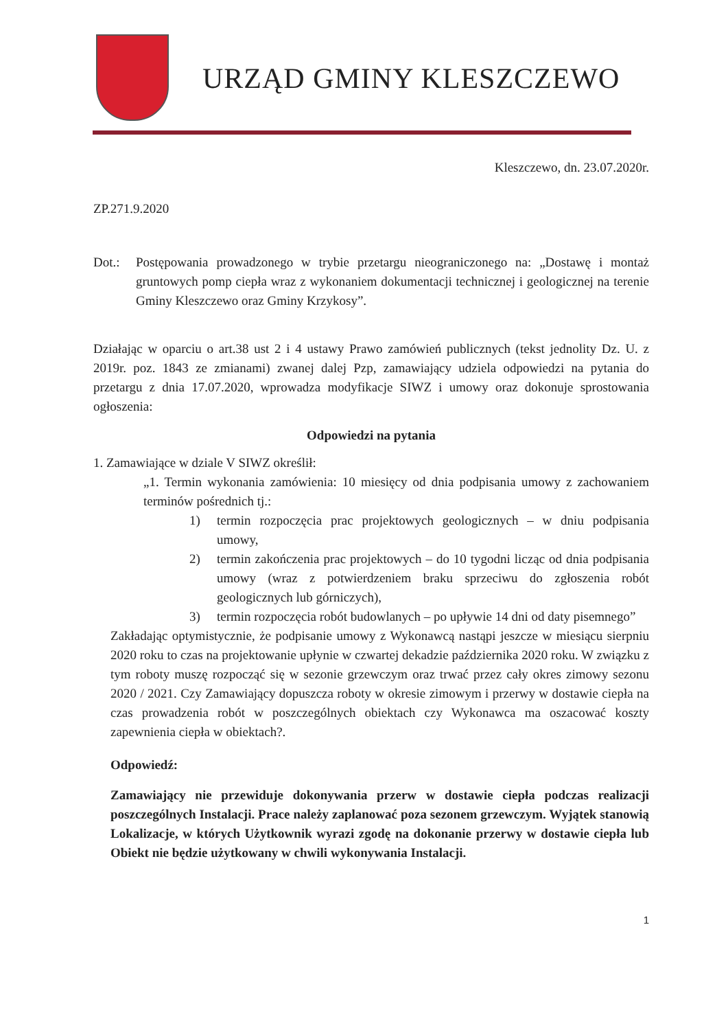URZĄD GMINY KLESZCZEWO
Kleszczewo, dn. 23.07.2020r.
ZP.271.9.2020
Dot.: Postępowania prowadzonego w trybie przetargu nieograniczonego na: „Dostawę i montaż gruntowych pomp ciepła wraz z wykonaniem dokumentacji technicznej i geologicznej na terenie Gminy Kleszczewo oraz Gminy Krzykosy”.
Działając w oparciu o art.38 ust 2 i 4 ustawy Prawo zamówień publicznych (tekst jednolity Dz. U. z 2019r. poz. 1843 ze zmianami) zwanej dalej Pzp, zamawiający udziela odpowiedzi na pytania do przetargu z dnia 17.07.2020, wprowadza modyfikacje SIWZ i umowy oraz dokonuje sprostowania ogłoszenia:
Odpowiedzi na pytania
1. Zamawiające w dziale V SIWZ określił:
„1. Termin wykonania zamówienia: 10 miesięcy od dnia podpisania umowy z zachowaniem terminów pośrednich tj.:
1) termin rozpoczęcia prac projektowych geologicznych – w dniu podpisania umowy,
2) termin zakończenia prac projektowych – do 10 tygodni licząc od dnia podpisania umowy (wraz z potwierdzeniem braku sprzeciwu do zgłoszenia robót geologicznych lub górniczych),
3) termin rozpoczęcia robót budowlanych – po upływie 14 dni od daty pisemnego”
Zakładając optymistycznie, że podpisanie umowy z Wykonawcą nastąpi jeszcze w miesiącu sierpniu 2020 roku to czas na projektowanie upłynie w czwartej dekadzie października 2020 roku. W związku z tym roboty muszę rozpocząć się w sezonie grzewczym oraz trwać przez cały okres zimowy sezonu 2020 / 2021. Czy Zamawiający dopuszcza roboty w okresie zimowym i przerwy w dostawie ciepła na czas prowadzenia robót w poszczególnych obiektach czy Wykonawca ma oszacować koszty zapewnienia ciepła w obiektach?.
Odpowiedź:
Zamawiający nie przewiduje dokonywania przerw w dostawie ciepła podczas realizacji poszczególnych Instalacji. Prace należy zaplanować poza sezonem grzewczym. Wyjątek stanowią Lokalizacje, w których Użytkownik wyrazi zgodę na dokonanie przerwy w dostawie ciepła lub Obiekt nie będzie użytkowany w chwili wykonywania Instalacji.
1